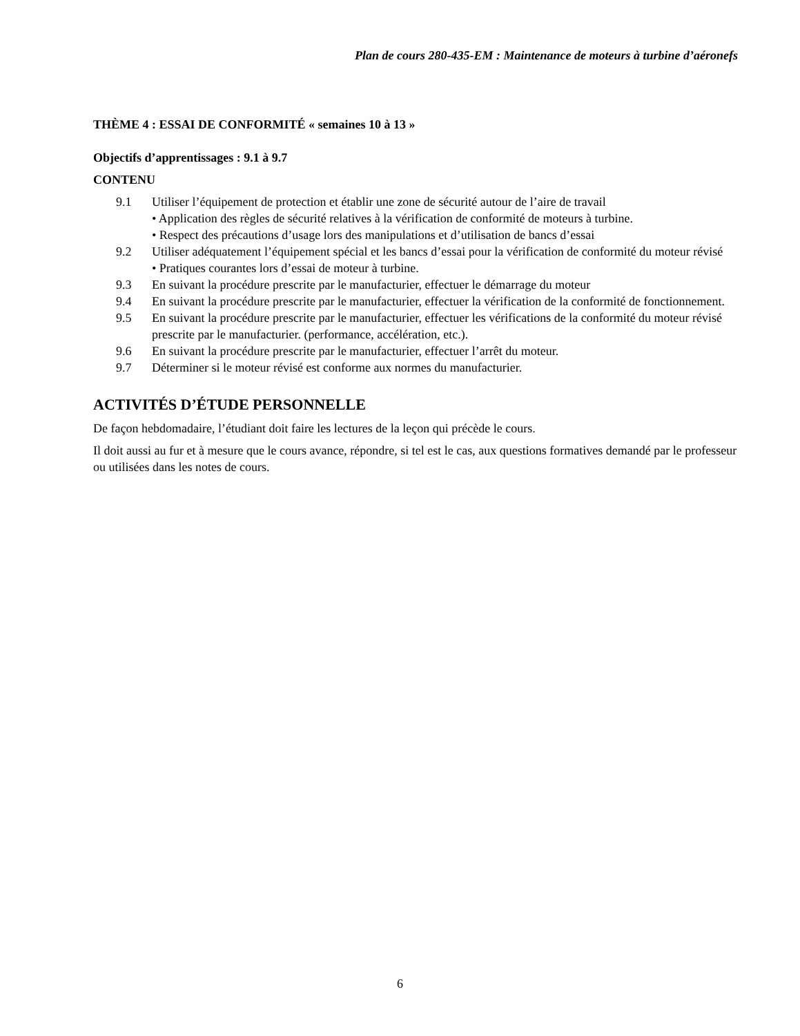Plan de cours 280-435-EM : Maintenance de moteurs à turbine d’aéronefs
THÈME 4 : ESSAI DE CONFORMITÉ « semaines 10 à 13 »
Objectifs d’apprentissages : 9.1 à 9.7
CONTENU
9.1 Utiliser l’équipement de protection et établir une zone de sécurité autour de l’aire de travail
• Application des règles de sécurité relatives à la vérification de conformité de moteurs à turbine.
• Respect des précautions d’usage lors des manipulations et d’utilisation de bancs d’essai
9.2 Utiliser adéquatement l’équipement spécial et les bancs d’essai pour la vérification de conformité du moteur révisé
• Pratiques courantes lors d’essai de moteur à turbine.
9.3 En suivant la procédure prescrite par le manufacturier, effectuer le démarrage du moteur
9.4 En suivant la procédure prescrite par le manufacturier, effectuer la vérification de la conformité de fonctionnement.
9.5 En suivant la procédure prescrite par le manufacturier, effectuer les vérifications de la conformité du moteur révisé prescrite par le manufacturier. (performance, accélération, etc.).
9.6 En suivant la procédure prescrite par le manufacturier, effectuer l’arrêt du moteur.
9.7 Déterminer si le moteur révisé est conforme aux normes du manufacturier.
ACTIVITÉS D’ÉTUDE PERSONNELLE
De façon hebdomadaire, l’étudiant doit faire les lectures de la leçon qui précède le cours.
Il doit aussi au fur et à mesure que le cours avance, répondre, si tel est le cas, aux questions formatives demandé par le professeur ou utilisées dans les notes de cours.
6